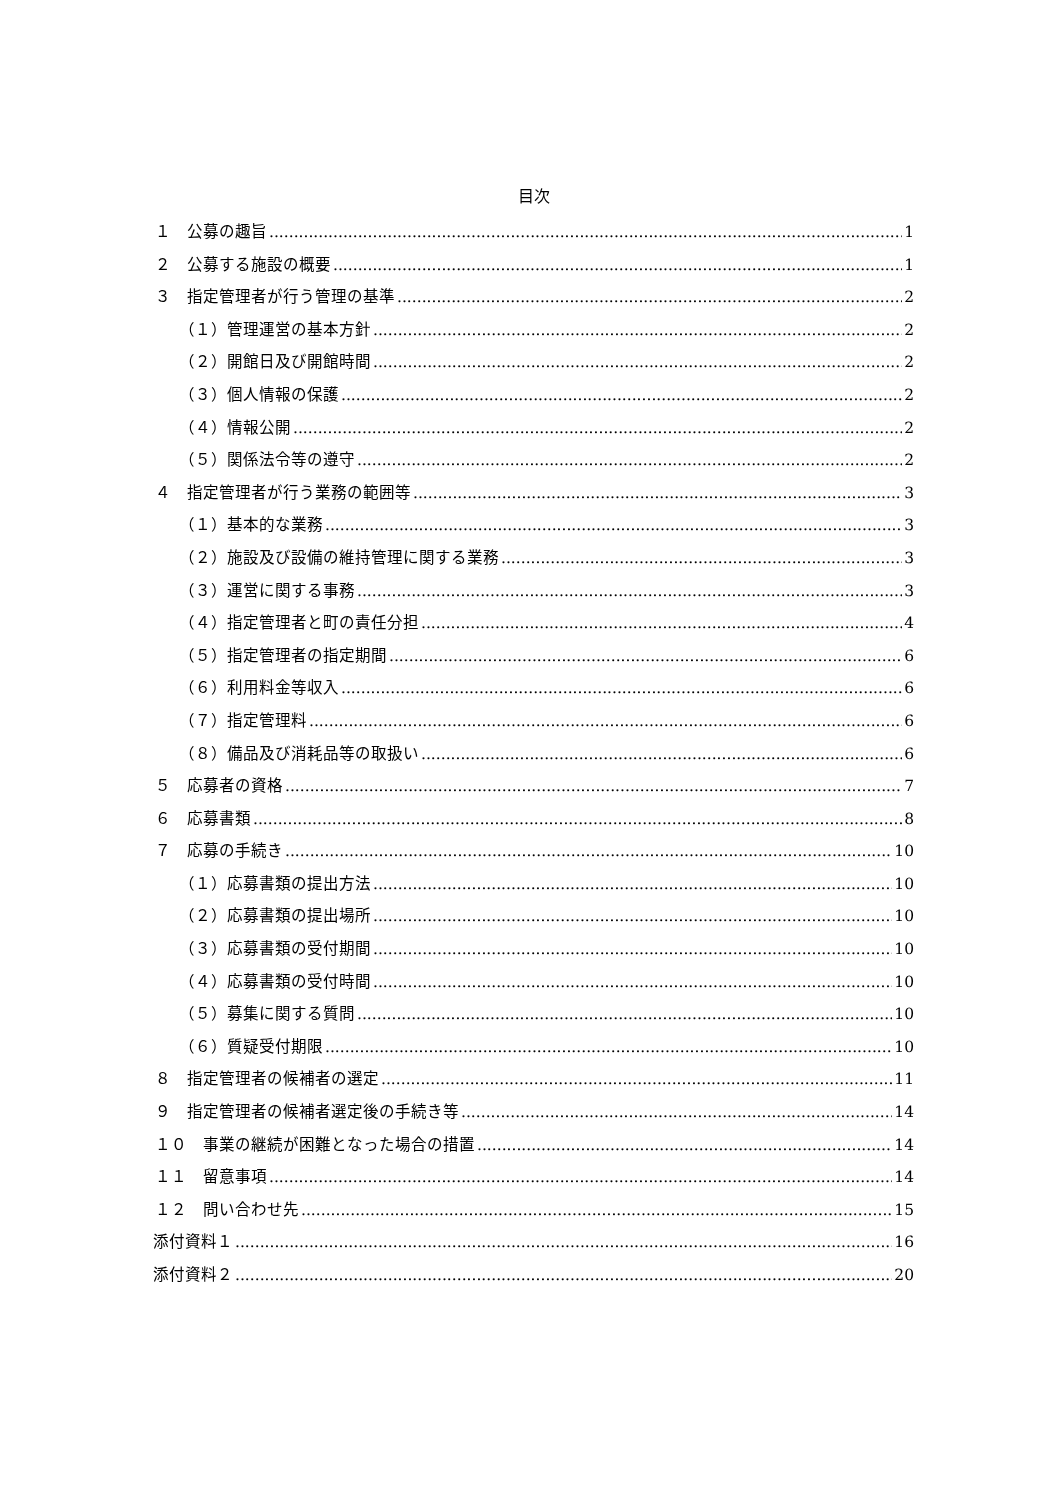目次
１　公募の趣旨 1
２　公募する施設の概要 1
３　指定管理者が行う管理の基準 2
（１）管理運営の基本方針 2
（２）開館日及び開館時間 2
（３）個人情報の保護 2
（４）情報公開 2
（５）関係法令等の遵守 2
４　指定管理者が行う業務の範囲等 3
（１）基本的な業務 3
（２）施設及び設備の維持管理に関する業務 3
（３）運営に関する事務 3
（４）指定管理者と町の責任分担 4
（５）指定管理者の指定期間 6
（６）利用料金等収入 6
（７）指定管理料 6
（８）備品及び消耗品等の取扱い 6
５　応募者の資格 7
６　応募書類 8
７　応募の手続き 10
（１）応募書類の提出方法 10
（２）応募書類の提出場所 10
（３）応募書類の受付期間 10
（４）応募書類の受付時間 10
（５）募集に関する質問 10
（６）質疑受付期限 10
８　指定管理者の候補者の選定 11
９　指定管理者の候補者選定後の手続き等 14
１０　事業の継続が困難となった場合の措置 14
１１　留意事項 14
１２　問い合わせ先 15
添付資料１ 16
添付資料２ 20